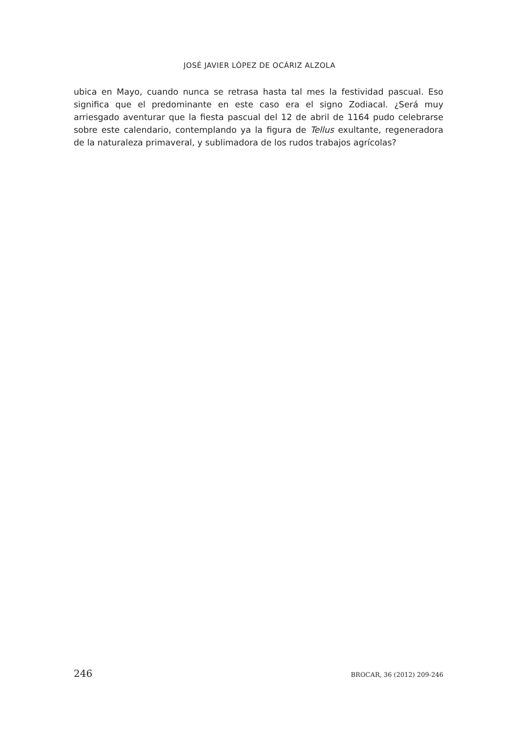JOSÉ JAVIER LÓPEZ DE OCÁRIZ ALZOLA
ubica en Mayo, cuando nunca se retrasa hasta tal mes la festividad pascual. Eso significa que el predominante en este caso era el signo Zodiacal. ¿Será muy arriesgado aventurar que la fiesta pascual del 12 de abril de 1164 pudo celebrarse sobre este calendario, contemplando ya la figura de Tellus exultante, regeneradora de la naturaleza primaveral, y sublimadora de los rudos trabajos agrícolas?
246 BROCAR, 36 (2012) 209-246